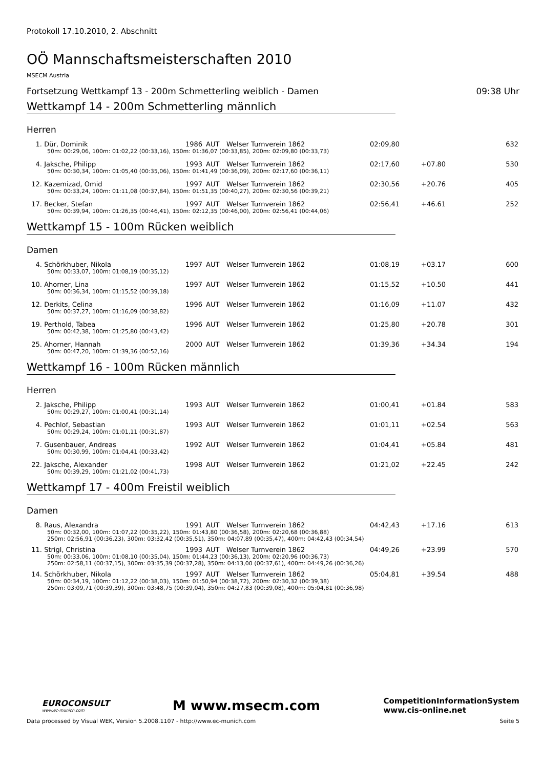Protokoll 17.10.2010, 2. Abschnitt
OÖ Mannschaftsmeisterschaften 2010
MSECM Austria
Fortsetzung Wettkampf 13 - 200m Schmetterling weiblich - Damen 09:38 Uhr
Wettkampf 14 - 200m Schmetterling männlich
Herren
| 1. | Dür, Dominik | 1986 | AUT | Welser Turnverein 1862 | 02:09,80 | | 632 |
| 50m: 00:29,06, 100m: 01:02,22 (00:33,16), 150m: 01:36,07 (00:33,85), 200m: 02:09,80 (00:33,73) | | | | | | | |
| 4. | Jaksche, Philipp | 1993 | AUT | Welser Turnverein 1862 | 02:17,60 | +07.80 | 530 |
| 50m: 00:30,34, 100m: 01:05,40 (00:35,06), 150m: 01:41,49 (00:36,09), 200m: 02:17,60 (00:36,11) | | | | | | | |
| 12. | Kazemizad, Omid | 1997 | AUT | Welser Turnverein 1862 | 02:30,56 | +20.76 | 405 |
| 50m: 00:33,24, 100m: 01:11,08 (00:37,84), 150m: 01:51,35 (00:40,27), 200m: 02:30,56 (00:39,21) | | | | | | | |
| 17. | Becker, Stefan | 1997 | AUT | Welser Turnverein 1862 | 02:56,41 | +46.61 | 252 |
| 50m: 00:39,94, 100m: 01:26,35 (00:46,41), 150m: 02:12,35 (00:46,00), 200m: 02:56,41 (00:44,06) | | | | | | | |
Wettkampf 15 - 100m Rücken weiblich
Damen
| 4. | Schörkhuber, Nikola | 1997 | AUT | Welser Turnverein 1862 | 01:08,19 | +03.17 | 600 |
| 50m: 00:33,07, 100m: 01:08,19 (00:35,12) | | | | | | | |
| 10. | Ahorner, Lina | 1997 | AUT | Welser Turnverein 1862 | 01:15,52 | +10.50 | 441 |
| 50m: 00:36,34, 100m: 01:15,52 (00:39,18) | | | | | | | |
| 12. | Derkits, Celina | 1996 | AUT | Welser Turnverein 1862 | 01:16,09 | +11.07 | 432 |
| 50m: 00:37,27, 100m: 01:16,09 (00:38,82) | | | | | | | |
| 19. | Perthold, Tabea | 1996 | AUT | Welser Turnverein 1862 | 01:25,80 | +20.78 | 301 |
| 50m: 00:42,38, 100m: 01:25,80 (00:43,42) | | | | | | | |
| 25. | Ahorner, Hannah | 2000 | AUT | Welser Turnverein 1862 | 01:39,36 | +34.34 | 194 |
| 50m: 00:47,20, 100m: 01:39,36 (00:52,16) | | | | | | | |
Wettkampf 16 - 100m Rücken männlich
Herren
| 2. | Jaksche, Philipp | 1993 | AUT | Welser Turnverein 1862 | 01:00,41 | +01.84 | 583 |
| 50m: 00:29,27, 100m: 01:00,41 (00:31,14) | | | | | | | |
| 4. | Pechlof, Sebastian | 1993 | AUT | Welser Turnverein 1862 | 01:01,11 | +02.54 | 563 |
| 50m: 00:29,24, 100m: 01:01,11 (00:31,87) | | | | | | | |
| 7. | Gusenbauer, Andreas | 1992 | AUT | Welser Turnverein 1862 | 01:04,41 | +05.84 | 481 |
| 50m: 00:30,99, 100m: 01:04,41 (00:33,42) | | | | | | | |
| 22. | Jaksche, Alexander | 1998 | AUT | Welser Turnverein 1862 | 01:21,02 | +22.45 | 242 |
| 50m: 00:39,29, 100m: 01:21,02 (00:41,73) | | | | | | | |
Wettkampf 17 - 400m Freistil weiblich
Damen
| 8. | Raus, Alexandra | 1991 | AUT | Welser Turnverein 1862 | 04:42,43 | +17.16 | 613 |
| 50m: 00:32,00, 100m: 01:07,22 (00:35,22), 150m: 01:43,80 (00:36,58), 200m: 02:20,68 (00:36,88) 250m: 02:56,91 (00:36,23), 300m: 03:32,42 (00:35,51), 350m: 04:07,89 (00:35,47), 400m: 04:42,43 (00:34,54) | | | | | | | |
| 11. | Strigl, Christina | 1993 | AUT | Welser Turnverein 1862 | 04:49,26 | +23.99 | 570 |
| 50m: 00:33,06, 100m: 01:08,10 (00:35,04), 150m: 01:44,23 (00:36,13), 200m: 02:20,96 (00:36,73) 250m: 02:58,11 (00:37,15), 300m: 03:35,39 (00:37,28), 350m: 04:13,00 (00:37,61), 400m: 04:49,26 (00:36,26) | | | | | | | |
| 14. | Schörkhuber, Nikola | 1997 | AUT | Welser Turnverein 1862 | 05:04,81 | +39.54 | 488 |
| 50m: 00:34,19, 100m: 01:12,22 (00:38,03), 150m: 01:50,94 (00:38,72), 200m: 02:30,32 (00:39,38) 250m: 03:09,71 (00:39,39), 300m: 03:48,75 (00:39,04), 350m: 04:27,83 (00:39,08), 400m: 05:04,81 (00:36,98) | | | | | | | |
EUROCONSULT
www.ec-munich.com
M www.msecm.com
CompetitionInformationSystem
www.cis-online.net
Data processed by Visual WEK, Version 5.2008.1107 - http://www.ec-munich.com Seite 5